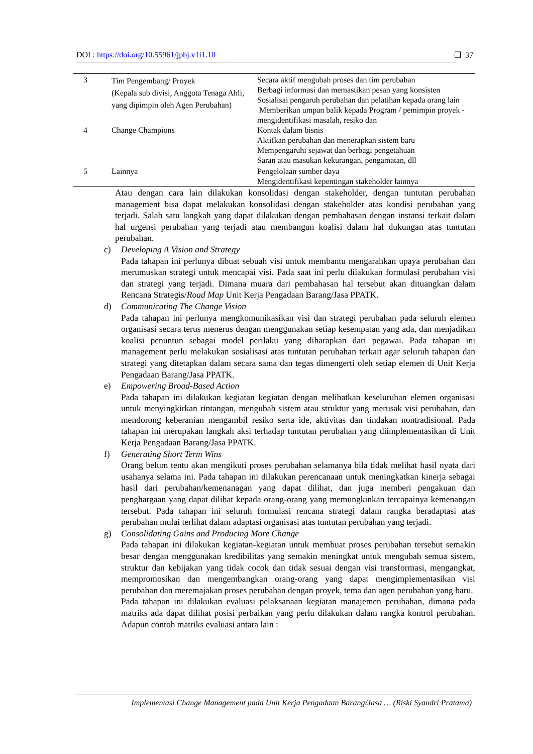DOI : https://doi.org/10.55961/jpbj.v1i1.10 ❒ 37
| 3 | Tim Pengembang/ Proyek (Kepala sub divisi, Anggota Tenaga Ahli, yang dipimpin oleh Agen Perubahan) | Secara aktif mengubah proses dan tim perubahan Berbagi informasi dan memastikan pesan yang konsisten Sosialisai pengaruh perubahan dan pelatihan kepada orang lain Memberikan umpan balik kepada Program / pemimpin proyek - mengidentifikasi masalah, resiko dan |
| 4 | Change Champions | Kontak dalam bisnis Aktifkan perubahan dan menerapkan sistem baru Mempengaruhi sejawat dan berbagi pengetahuan Saran atau masukan kekurangan, pengamatan, dll |
| 5 | Lainnya | Pengelolaan sumber daya Mengidentifikasi kepentingan stakeholder lainnya |
Atau dengan cara lain dilakukan konsolidasi dengan stakeholder, dengan tuntutan perubahan management bisa dapat melakukan konsolidasi dengan stakeholder atas kondisi perubahan yang terjadi. Salah satu langkah yang dapat dilakukan dengan pembahasan dengan instansi terkait dalam hal urgensi perubahan yang terjadi atau membangun koalisi dalam hal dukungan atas tuntutan perubahan.
c) Developing A Vision and Strategy
Pada tahapan ini perlunya dibuat sebuah visi untuk membantu mengarahkan upaya perubahan dan merumuskan strategi untuk mencapai visi. Pada saat ini perlu dilakukan formulasi perubahan visi dan strategi yang terjadi. Dimana muara dari pembahasan hal tersebut akan dituangkan dalam Rencana Strategis/Road Map Unit Kerja Pengadaan Barang/Jasa PPATK.
d) Communicating The Change Vision
Pada tahapan ini perlunya mengkomunikasikan visi dan strategi perubahan pada seluruh elemen organisasi secara terus menerus dengan menggunakan setiap kesempatan yang ada, dan menjadikan koalisi penuntun sebagai model perilaku yang diharapkan dari pegawai. Pada tahapan ini management perlu melakukan sosialisasi atas tuntutan perubahan terkait agar seluruh tahapan dan strategi yang ditetapkan dalam secara sama dan tegas dimengerti oleh setiap elemen di Unit Kerja Pengadaan Barang/Jasa PPATK.
e) Empowering Broad-Based Action
Pada tahapan ini dilakukan kegiatan kegiatan dengan melibatkan keseluruhan elemen organisasi untuk menyingkirkan rintangan, mengubah sistem atau struktur yang merusak visi perubahan, dan mendorong keberanian mengambil resiko serta ide, aktivitas dan tindakan nontradisional. Pada tahapan ini merupakan langkah aksi terhadap tuntutan perubahan yang diimplementasikan di Unit Kerja Pengadaan Barang/Jasa PPATK.
f) Generating Short Term Wins
Orang belum tentu akan mengikuti proses perubahan selamanya bila tidak melihat hasil nyata dari usahanya selama ini. Pada tahapan ini dilakukan perencanaan untuk meningkatkan kinerja sebagai hasil dari perubahan/kemenanagan yang dapat dilihat, dan juga memberi pengakuan dan penghargaan yang dapat dilihat kepada orang-orang yang memungkinkan tercapainya kemenangan tersebut. Pada tahapan ini seluruh formulasi rencana strategi dalam rangka beradaptasi atas perubahan mulai terlihat dalam adaptasi organisasi atas tuntutan perubahan yang terjadi.
g) Consolidating Gains and Producing More Change
Pada tahapan ini dilakukan kegiatan-kegiatan untuk membuat proses perubahan tersebut semakin besar dengan menggunakan kredibilitas yang semakin meningkat untuk mengubah semua sistem, struktur dan kebijakan yang tidak cocok dan tidak sesuai dengan visi transformasi, mengangkat, mempromosikan dan mengembangkan orang-orang yang dapat mengimplementasikan visi perubahan dan meremajakan proses perubahan dengan proyek, tema dan agen perubahan yang baru.
Pada tahapan ini dilakukan evaluasi pelaksanaan kegiatan manajemen perubahan, dimana pada matriks ada dapat dilihat posisi perbaikan yang perlu dilakukan dalam rangka kontrol perubahan. Adapun contoh matriks evaluasi antara lain :
Implementasi Change Management pada Unit Kerja Pengadaan Barang/Jasa … (Riski Syandri Pratama)